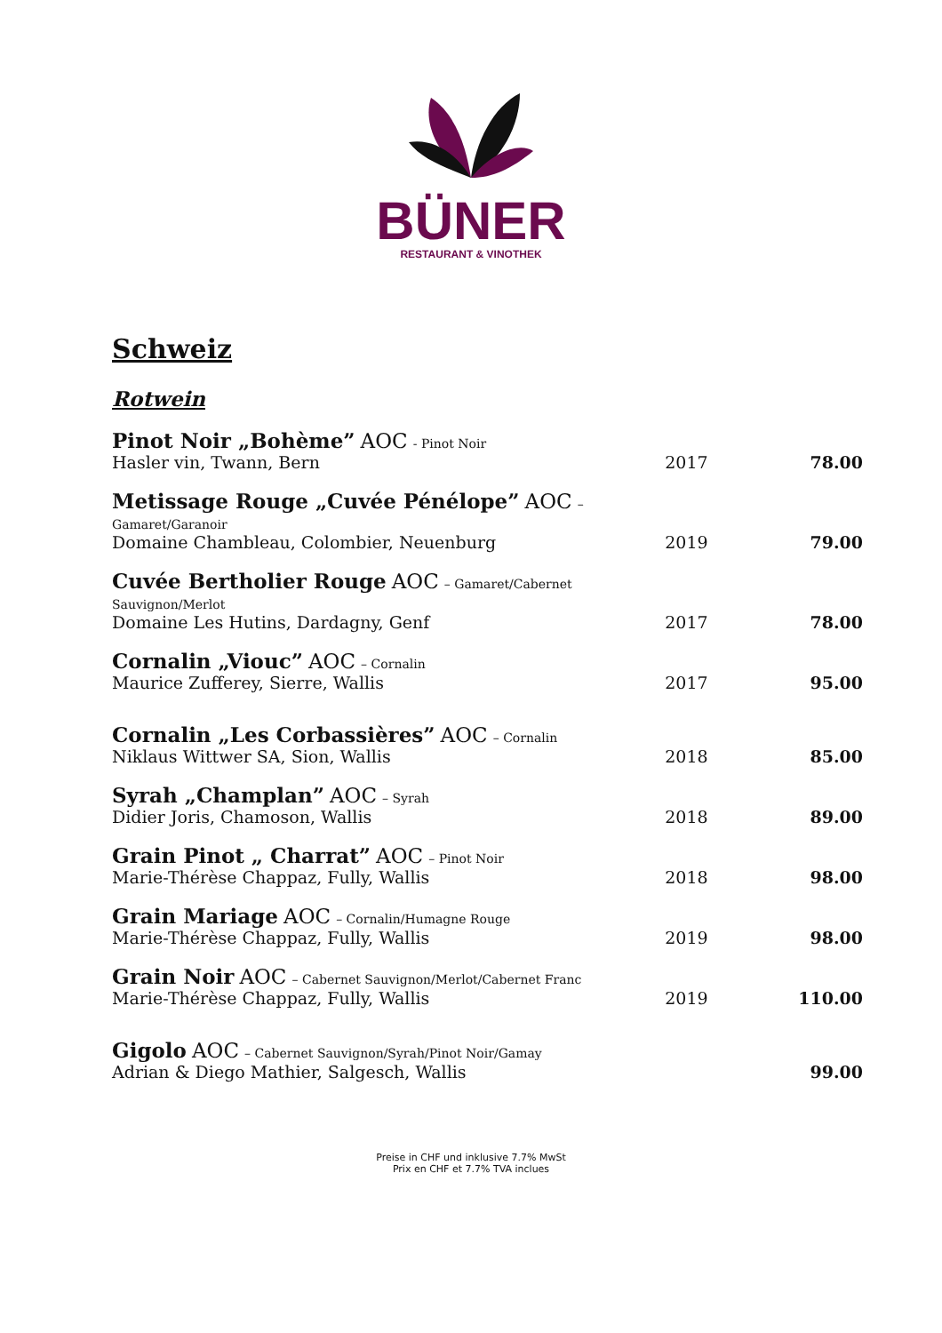BÜNER
RESTAURANT & VINOTHEK
Schweiz
Rotwein
| Pinot Noir „Bohème” AOC - Pinot Noir Hasler vin, Twann, Bern | 2017 | 78.00 |
| Metissage Rouge „Cuvée Pénélope” AOC – Gamaret/Garanoir Domaine Chambleau, Colombier, Neuenburg | 2019 | 79.00 |
| Cuvée Bertholier Rouge AOC – Gamaret/Cabernet Sauvignon/Merlot Domaine Les Hutins, Dardagny, Genf | 2017 | 78.00 |
| Cornalin „Viouc” AOC – Cornalin Maurice Zufferey, Sierre, Wallis | 2017 | 95.00 |
| Cornalin „Les Corbassières” AOC – Cornalin Niklaus Wittwer SA, Sion, Wallis | 2018 | 85.00 |
| Syrah „Champlan” AOC – Syrah Didier Joris, Chamoson, Wallis | 2018 | 89.00 |
| Grain Pinot „ Charrat” AOC – Pinot Noir Marie-Thérèse Chappaz, Fully, Wallis | 2018 | 98.00 |
| Grain Mariage AOC – Cornalin/Humagne Rouge Marie-Thérèse Chappaz, Fully, Wallis | 2019 | 98.00 |
| Grain Noir AOC – Cabernet Sauvignon/Merlot/Cabernet Franc Marie-Thérèse Chappaz, Fully, Wallis | 2019 | 110.00 |
| Gigolo AOC – Cabernet Sauvignon/Syrah/Pinot Noir/Gamay Adrian & Diego Mathier, Salgesch, Wallis | | 99.00 |
Preise in CHF und inklusive 7.7% MwSt
Prix en CHF et 7.7% TVA inclues